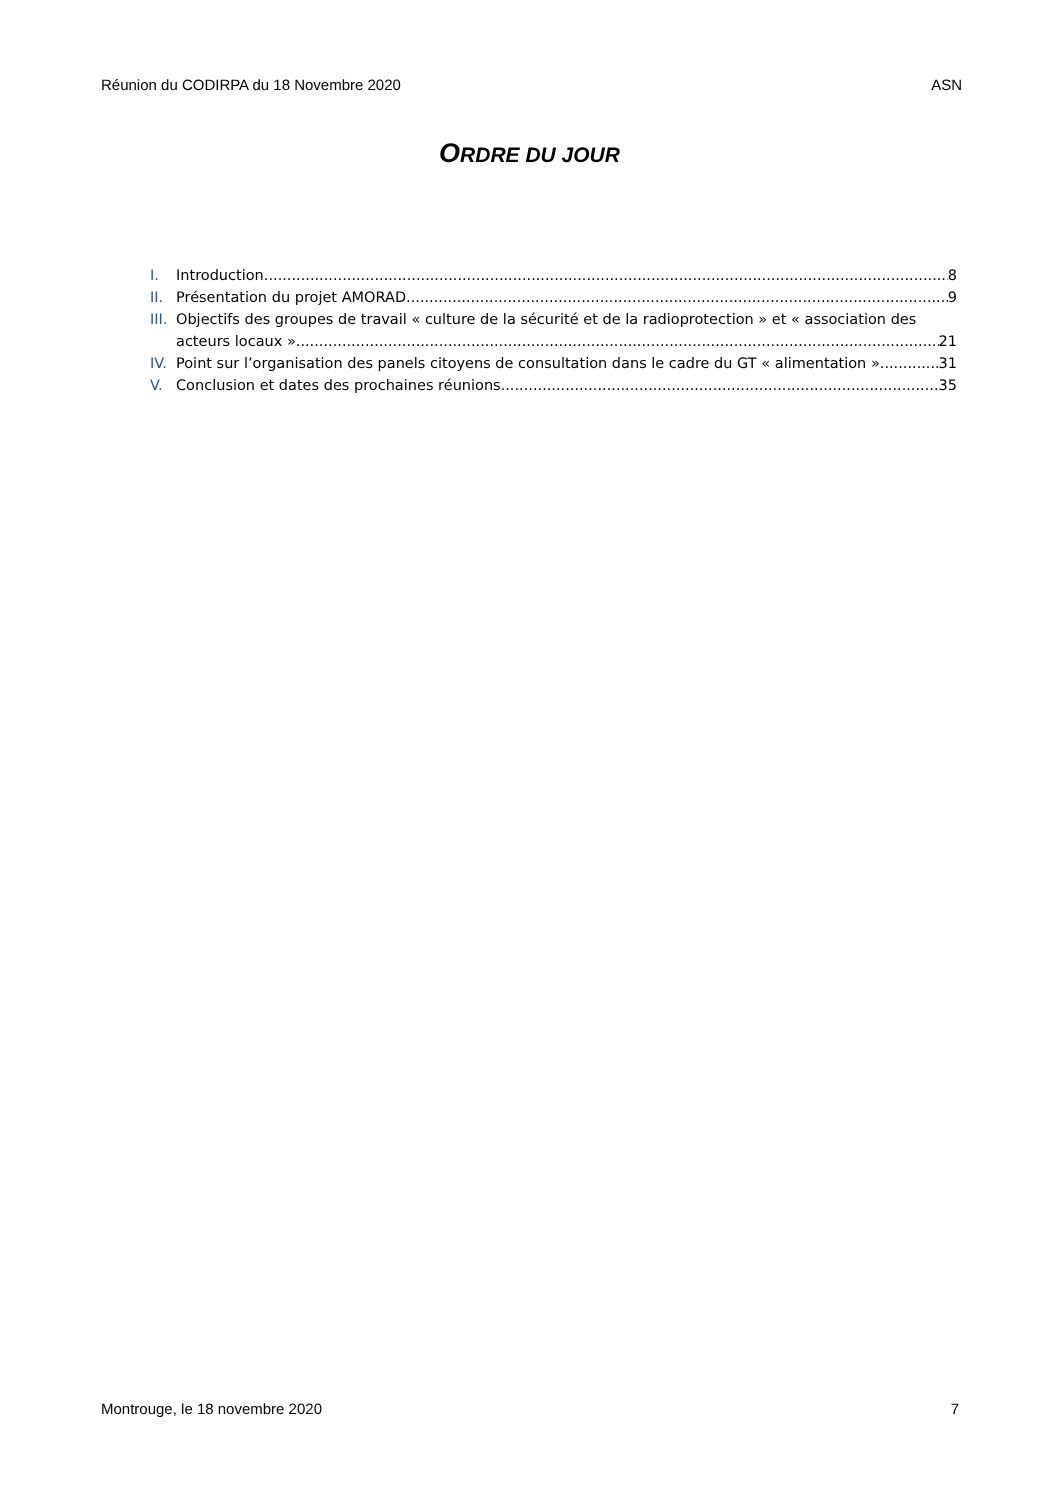Réunion du CODIRPA du 18 Novembre 2020 ASN
ORDRE DU JOUR
I. Introduction 8
II.
Présentation du projet AMORAD 9
III.
Objectifs des groupes de travail « culture de la sécurité et de la radioprotection » et « association des
acteurs locaux » 21
IV.
Point sur l’organisation des panels citoyens de consultation dans le cadre du GT « alimentation » 31
V. Conclusion et dates des prochaines réunions 35
Montrouge, le 18 novembre 2020 7